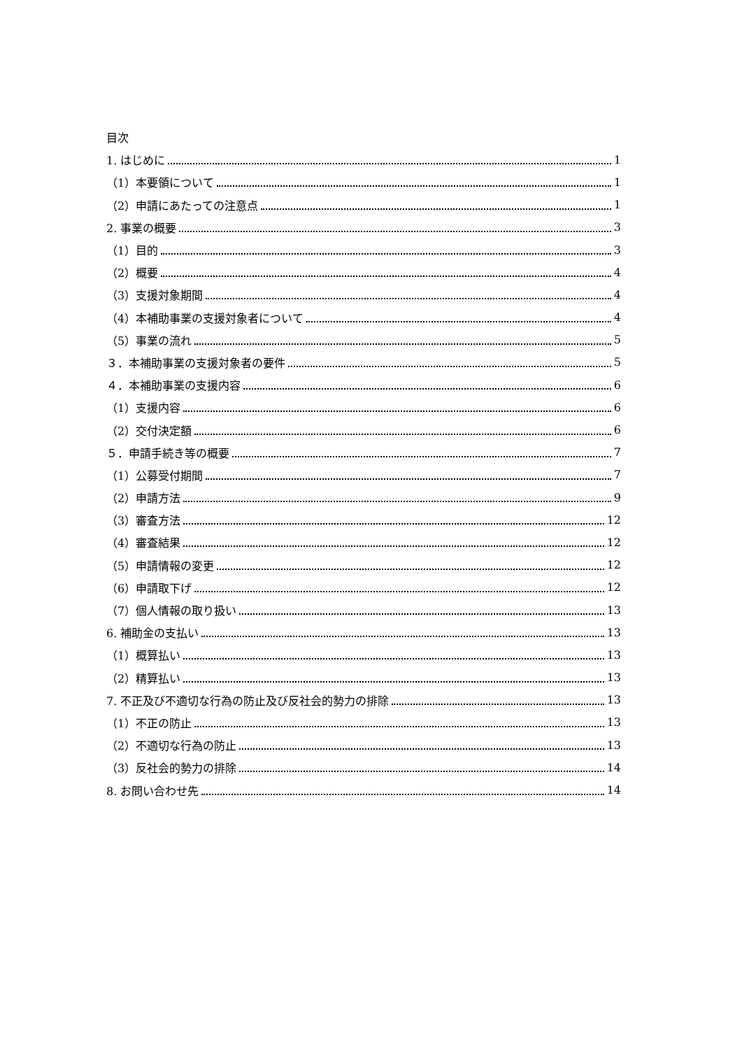目次
1. はじめに 1
（1）本要領について 1
（2）申請にあたっての注意点 1
2. 事業の概要 3
（1）目的 3
（2）概要 4
（3）支援対象期間 4
（4）本補助事業の支援対象者について 4
（5）事業の流れ 5
３．本補助事業の支援対象者の要件 5
４．本補助事業の支援内容 6
（1）支援内容 6
（2）交付決定額 6
５．申請手続き等の概要 7
（1）公募受付期間 7
（2）申請方法 9
（3）審査方法 12
（4）審査結果 12
（5）申請情報の変更 12
（6）申請取下げ 12
（7）個人情報の取り扱い 13
6. 補助金の支払い 13
（1）概算払い 13
（2）精算払い 13
7. 不正及び不適切な行為の防止及び反社会的勢力の排除 13
（1）不正の防止 13
（2）不適切な行為の防止 13
（3）反社会的勢力の排除 14
8. お問い合わせ先 14